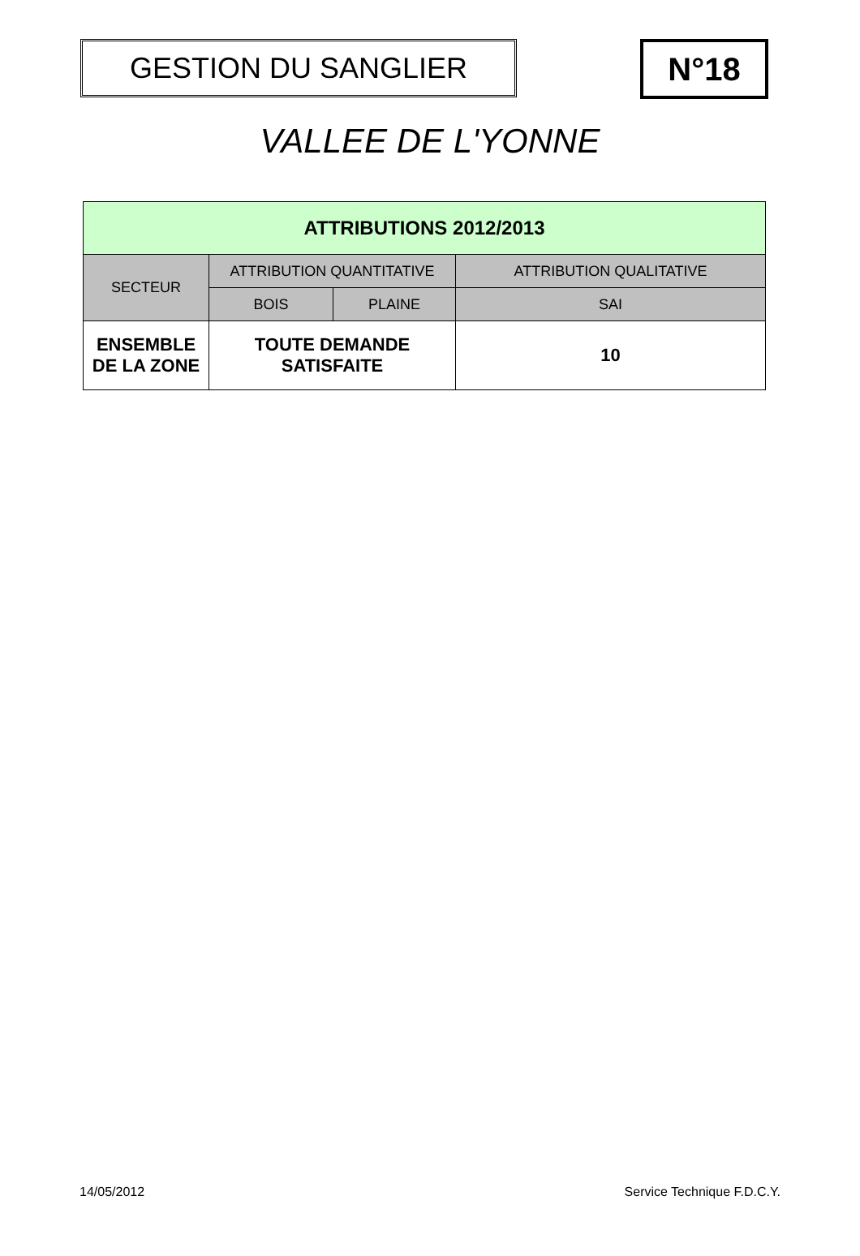GESTION DU SANGLIER N°18
VALLEE DE L'YONNE
| ATTRIBUTIONS 2012/2013 | | | |
| --- | --- | --- | --- |
| SECTEUR | ATTRIBUTION QUANTITATIVE | | ATTRIBUTION QUALITATIVE |
| | BOIS | PLAINE | SAI |
| ENSEMBLE DE LA ZONE | TOUTE DEMANDE SATISFAITE | | 10 |
14/05/2012 Service Technique F.D.C.Y.